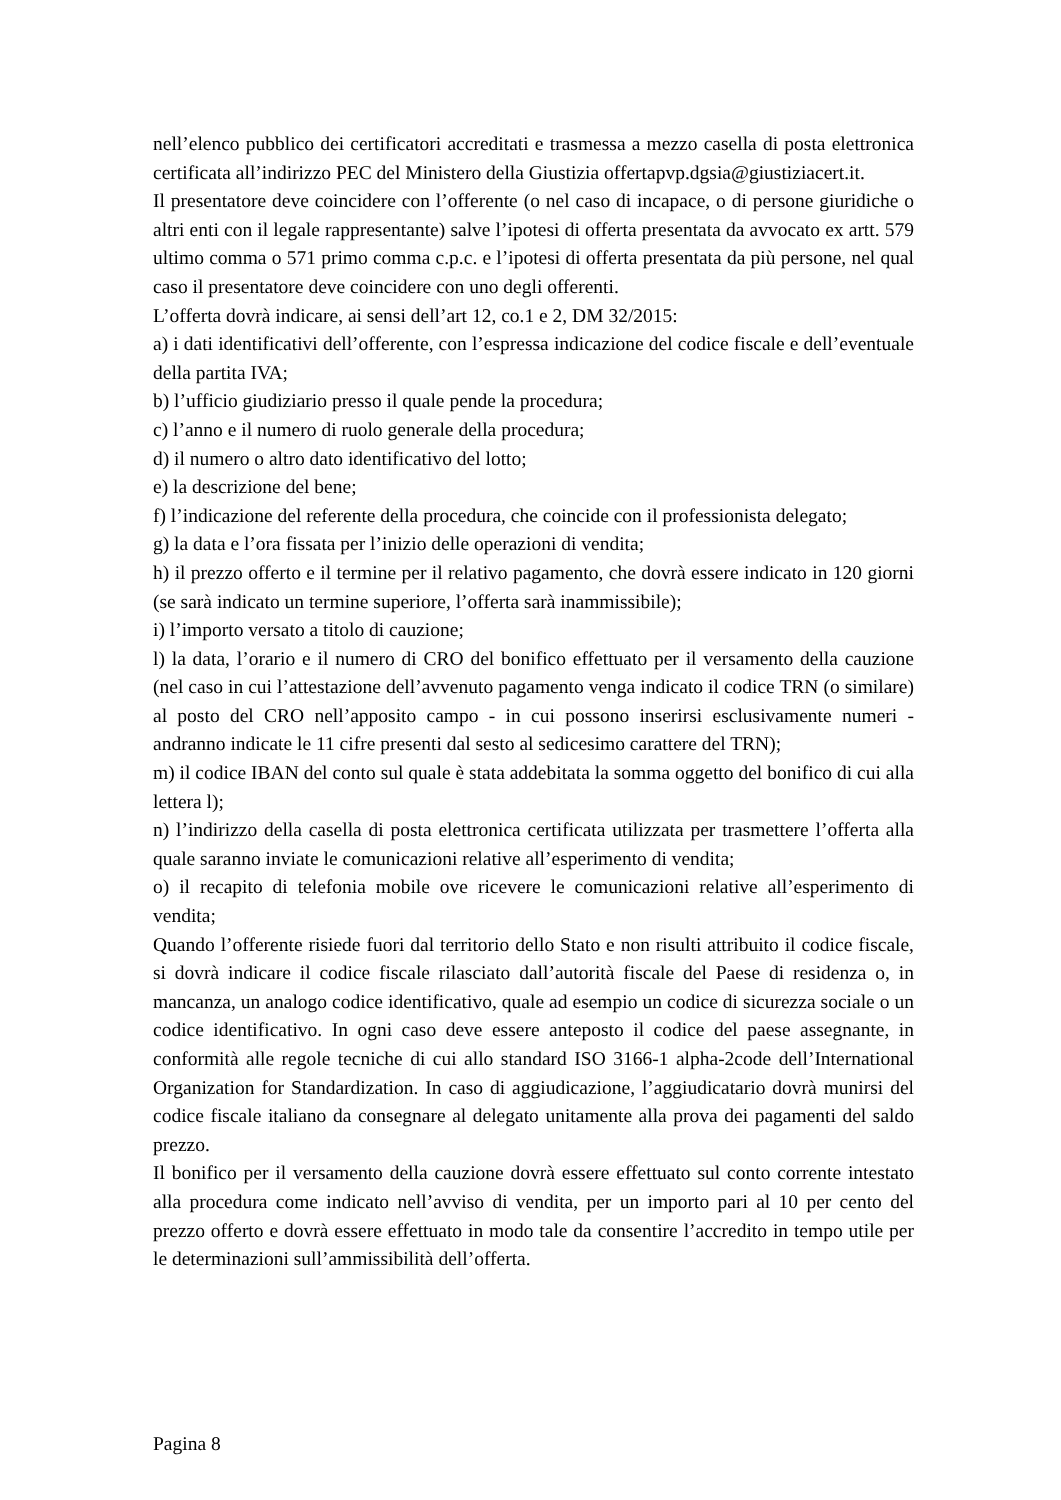nell’elenco pubblico dei certificatori accreditati e trasmessa a mezzo casella di posta elettronica certificata all’indirizzo PEC del Ministero della Giustizia offertapvp.dgsia@giustiziacert.it.
Il presentatore deve coincidere con l’offerente (o nel caso di incapace, o di persone giuridiche o altri enti con il legale rappresentante) salve l’ipotesi di offerta presentata da avvocato ex artt. 579 ultimo comma o 571 primo comma c.p.c. e l’ipotesi di offerta presentata da più persone, nel qual caso il presentatore deve coincidere con uno degli offerenti.
L’offerta dovrà indicare, ai sensi dell’art 12, co.1 e 2, DM 32/2015:
a) i dati identificativi dell’offerente, con l’espressa indicazione del codice fiscale e dell’eventuale della partita IVA;
b) l’ufficio giudiziario presso il quale pende la procedura;
c) l’anno e il numero di ruolo generale della procedura;
d) il numero o altro dato identificativo del lotto;
e) la descrizione del bene;
f) l’indicazione del referente della procedura, che coincide con il professionista delegato;
g) la data e l’ora fissata per l’inizio delle operazioni di vendita;
h) il prezzo offerto e il termine per il relativo pagamento, che dovrà essere indicato in 120 giorni (se sarà indicato un termine superiore, l’offerta sarà inammissibile);
i) l’importo versato a titolo di cauzione;
l) la data, l’orario e il numero di CRO del bonifico effettuato per il versamento della cauzione (nel caso in cui l’attestazione dell’avvenuto pagamento venga indicato il codice TRN (o similare) al posto del CRO nell’apposito campo - in cui possono inserirsi esclusivamente numeri - andranno indicate le 11 cifre presenti dal sesto al sedicesimo carattere del TRN);
m) il codice IBAN del conto sul quale è stata addebitata la somma oggetto del bonifico di cui alla lettera l);
n) l’indirizzo della casella di posta elettronica certificata utilizzata per trasmettere l’offerta alla quale saranno inviate le comunicazioni relative all’esperimento di vendita;
o) il recapito di telefonia mobile ove ricevere le comunicazioni relative all’esperimento di vendita;
Quando l’offerente risiede fuori dal territorio dello Stato e non risulti attribuito il codice fiscale, si dovrà indicare il codice fiscale rilasciato dall’autorità fiscale del Paese di residenza o, in mancanza, un analogo codice identificativo, quale ad esempio un codice di sicurezza sociale o un codice identificativo. In ogni caso deve essere anteposto il codice del paese assegnante, in conformità alle regole tecniche di cui allo standard ISO 3166-1 alpha-2code dell’International Organization for Standardization. In caso di aggiudicazione, l’aggiudicatario dovrà munirsi del codice fiscale italiano da consegnare al delegato unitamente alla prova dei pagamenti del saldo prezzo.
Il bonifico per il versamento della cauzione dovrà essere effettuato sul conto corrente intestato alla procedura come indicato nell’avviso di vendita, per un importo pari al 10 per cento del prezzo offerto e dovrà essere effettuato in modo tale da consentire l’accredito in tempo utile per le determinazioni sull’ammissibilità dell’offerta.
Pagina 8